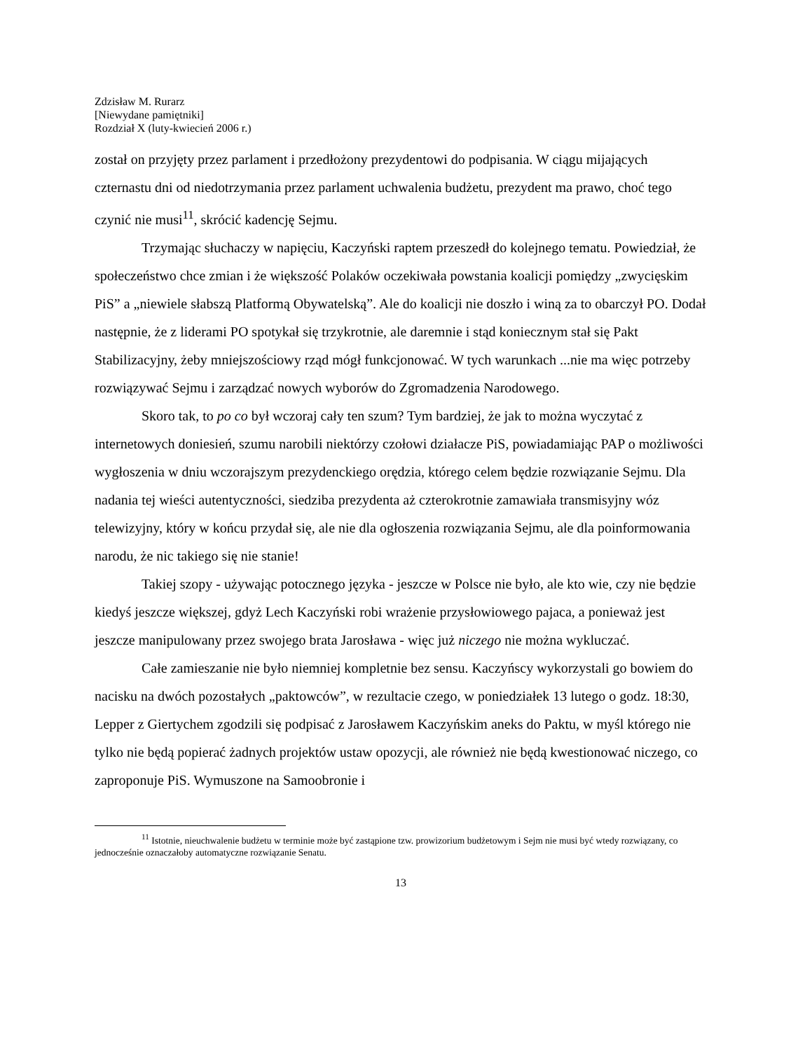Zdzisław M. Rurarz
[Niewydane pamiętniki]
Rozdział X (luty-kwiecień 2006 r.)
został on przyjęty przez parlament i przedłożony prezydentowi do podpisania. W ciągu mijających czternastu dni od niedotrzymania przez parlament uchwalenia budżetu, prezydent ma prawo, choć tego czynić nie musi<sup>11</sup>, skrócić kadencję Sejmu.
Trzymając słuchaczy w napięciu, Kaczyński raptem przeszedł do kolejnego tematu. Powiedział, że społeczeństwo chce zmian i że większość Polaków oczekiwała powstania koalicji pomiędzy „zwycięskim PiS” a „niewiele słabszą Platformą Obywatelską”. Ale do koalicji nie doszło i winą za to obarczył PO. Dodał następnie, że z liderami PO spotykał się trzykrotnie, ale daremnie i stąd koniecznym stał się Pakt Stabilizacyjny, żeby mniejszościowy rząd mógł funkcjonować. W tych warunkach ...nie ma więc potrzeby rozwiązywać Sejmu i zarządzać nowych wyborów do Zgromadzenia Narodowego.
Skoro tak, to po co był wczoraj cały ten szum? Tym bardziej, że jak to można wyczytać z internetowych doniesień, szumu narobili niektórzy czołowi działacze PiS, powiadamiając PAP o możliwości wygłoszenia w dniu wczorajszym prezydenckiego orędzia, którego celem będzie rozwiązanie Sejmu. Dla nadania tej wieści autentyczności, siedziba prezydenta aż czterokrotnie zamawiała transmisyjny wóz telewizyjny, który w końcu przydał się, ale nie dla ogłoszenia rozwiązania Sejmu, ale dla poinformowania narodu, że nic takiego się nie stanie!
Takiej szopy - używając potocznego języka - jeszcze w Polsce nie było, ale kto wie, czy nie będzie kiedyś jeszcze większej, gdyż Lech Kaczyński robi wrażenie przysłowiowego pajaca, a ponieważ jest jeszcze manipulowany przez swojego brata Jarosława - więc już niczego nie można wykluczać.
Całe zamieszanie nie było niemniej kompletnie bez sensu. Kaczyńscy wykorzystali go bowiem do nacisku na dwóch pozostałych „paktowców”, w rezultacie czego, w poniedziałek 13 lutego o godz. 18:30, Lepper z Giertychem zgodzili się podpisać z Jarosławem Kaczyńskim aneks do Paktu, w myśl którego nie tylko nie będą popierać żadnych projektów ustaw opozycji, ale również nie będą kwestionować niczego, co zaproponuje PiS. Wymuszone na Samoobronie i
<sup>11</sup> Istotnie, nieuchwalenie budżetu w terminie może być zastąpione tzw. prowizorium budżetowym i Sejm nie musi być wtedy rozwiązany, co jednocześnie oznaczałoby automatyczne rozwiązanie Senatu.
13